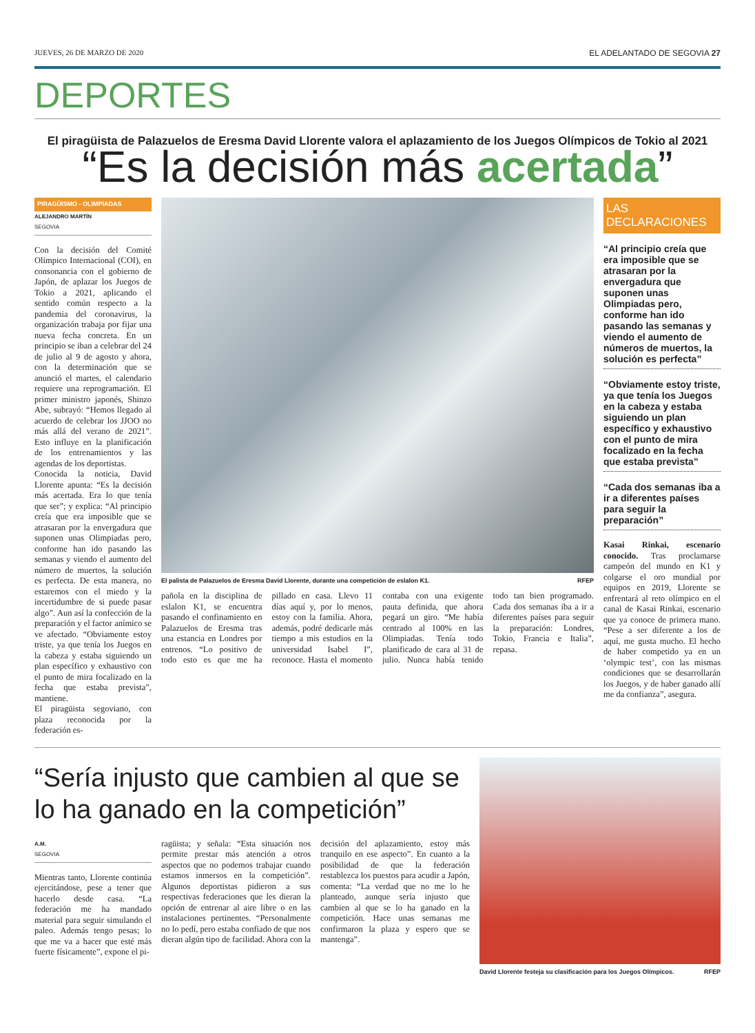JUEVES, 26 DE MARZO DE 2020 EL ADELANTADO DE SEGOVIA 27
DEPORTES
El piragüista de Palazuelos de Eresma David Llorente valora el aplazamiento de los Juegos Olímpicos de Tokio al 2021
“Es la decisión más acertada”
PIRAGÜISMO - OLIMPIADAS
ALEJANDRO MARTÍN
SEGOVIA
Con la decisión del Comité Olímpico Internacional (COI), en consonancia con el gobierno de Japón, de aplazar los Juegos de Tokio a 2021, aplicando el sentido común respecto a la pandemia del coronavirus, la organización trabaja por fijar una nueva fecha concreta. En un principio se iban a celebrar del 24 de julio al 9 de agosto y ahora, con la determinación que se anunció el martes, el calendario requiere una reprogramación. El primer ministro japonés, Shinzo Abe, subrayó: “Hemos llegado al acuerdo de celebrar los JJOO no más allá del verano de 2021”. Esto influye en la planificación de los entrenamientos y las agendas de los deportistas.
Conocida la noticia, David Llorente apunta: “Es la decisión más acertada. Era lo que tenía que ser”; y explica: “Al principio creía que era imposible que se atrasaran por la envergadura que suponen unas Olimpiadas pero, conforme han ido pasando las semanas y viendo el aumento del número de muertos, la solución es perfecta. De esta manera, no estaremos con el miedo y la incertidumbre de si puede pasar algo”. Aun así la confección de la preparación y el factor anímico se ve afectado. “Obviamente estoy triste, ya que tenía los Juegos en la cabeza y estaba siguiendo un plan específico y exhaustivo con el punto de mira focalizado en la fecha que estaba prevista”, mantiene.
El piragüista segoviano, con plaza reconocida por la federación es-
El palista de Palazuelos de Eresma David Llorente, durante una competición de eslalon K1. RFEP
pañola en la disciplina de eslalon K1, se encuentra pasando el confinamiento en Palazuelos de Eresma tras una estancia en Londres por entrenos. “Lo positivo de todo esto es que me ha pillado en casa. Llevo 11 días aquí y, por lo menos, estoy con la familia. Ahora, además, podré dedicarle más tiempo a mis estudios en la universidad Isabel I”, reconoce. Hasta el momento contaba con una exigente pauta definida, que ahora pegará un giro. “Me había centrado al 100% en las Olimpiadas. Tenía todo planificado de cara al 31 de julio. Nunca había tenido todo tan bien programado. Cada dos semanas iba a ir a diferentes países para seguir la preparación: Londres, Tokio, Francia e Italia”, repasa.
LAS DECLARACIONES
“Al principio creía que era imposible que se atrasaran por la envergadura que suponen unas Olimpiadas pero, conforme han ido pasando las semanas y viendo el aumento de números de muertos, la solución es perfecta”
“Obviamente estoy triste, ya que tenía los Juegos en la cabeza y estaba siguiendo un plan específico y exhaustivo con el punto de mira focalizado en la fecha que estaba prevista”
“Cada dos semanas iba a ir a diferentes países para seguir la preparación”
Kasai Rinkai, escenario conocido. Tras proclamarse campeón del mundo en K1 y colgarse el oro mundial por equipos en 2019, Llorente se enfrentará al reto olímpico en el canal de Kasai Rinkai, escenario que ya conoce de primera mano. “Pese a ser diferente a los de aquí, me gusta mucho. El hecho de haber competido ya en un ‘olympic test’, con las mismas condiciones que se desarrollarán los Juegos, y de haber ganado allí me da confianza”, asegura.
“Sería injusto que cambien al que se lo ha ganado en la competición”
A.M.
SEGOVIA
Mientras tanto, Llorente continúa ejercitándose, pese a tener que hacerlo desde casa. “La federación me ha mandado material para seguir simulando el paleo. Además tengo pesas; lo que me va a hacer que esté más fuerte físicamente”, expone el pi-
ragüista; y señala: “Esta situación nos permite prestar más atención a otros aspectos que no podemos trabajar cuando estamos inmersos en la competición”. Algunos deportistas pidieron a sus respectivas federaciones que les dieran la opción de entrenar al aire libre o en las instalaciones pertinentes. “Personalmente no lo pedí, pero estaba confiado de que nos dieran algún tipo de facilidad. Ahora con la decisión del aplazamiento, estoy más tranquilo en ese aspecto”. En cuanto a la posibilidad de que la federación restablezca los puestos para acudir a Japón, comenta: “La verdad que no me lo he planteado, aunque sería injusto que cambien al que se lo ha ganado en la competición. Hace unas semanas me confirmaron la plaza y espero que se mantenga”.
David Llorente festeja su clasificación para los Juegos Olímpicos. RFEP